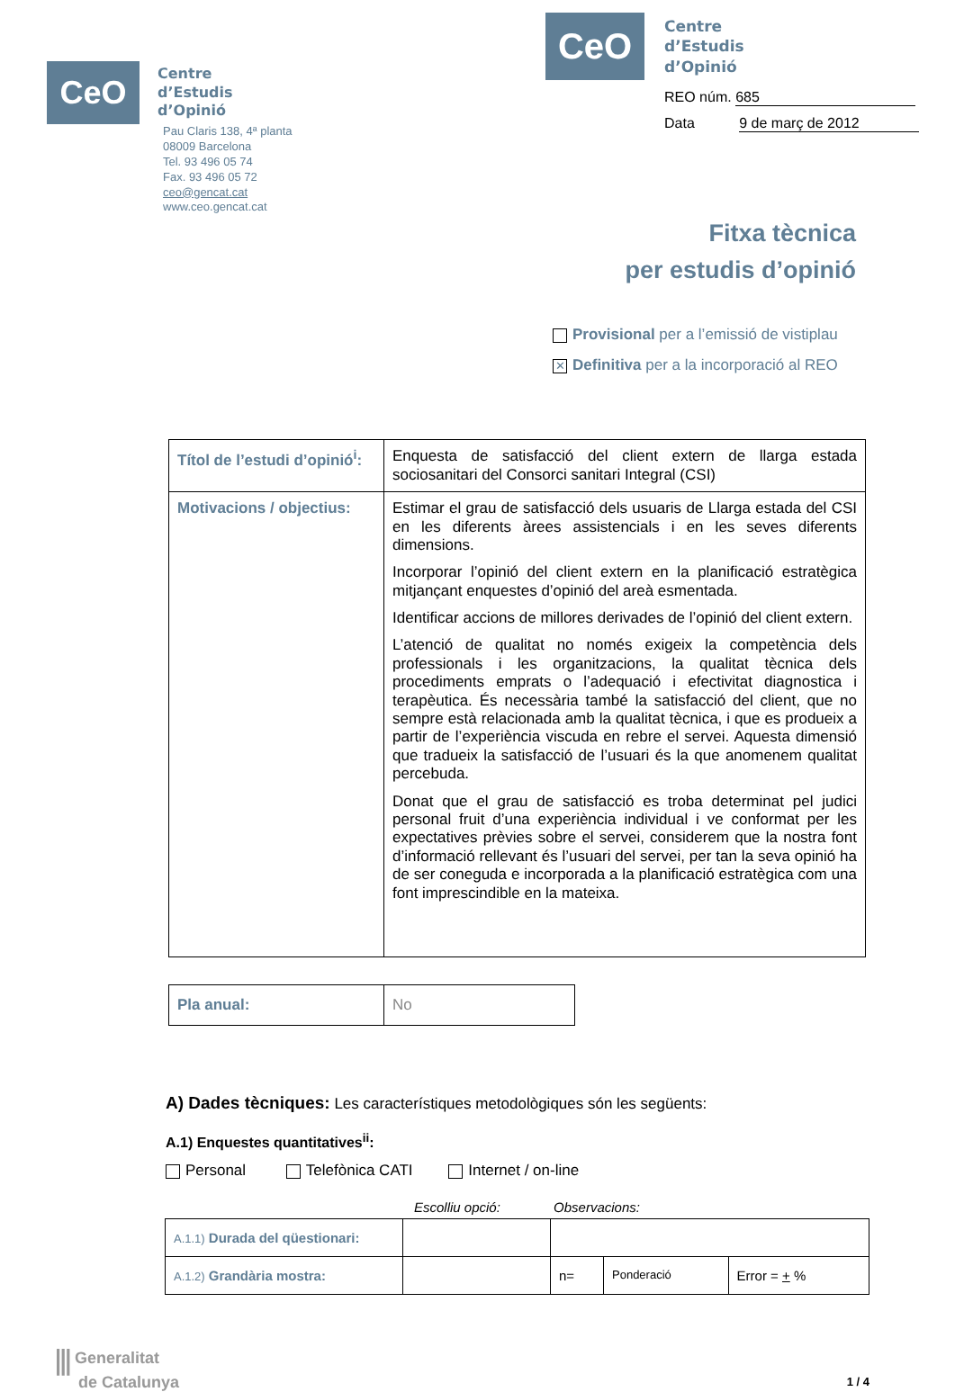CeO
Centre
d’Estudis
d’Opinió
Pau Claris 138, 4ª planta
08009 Barcelona
Tel. 93 496 05 74
Fax. 93 496 05 72
ceo@gencat.cat
www.ceo.gencat.cat
CeO
Centre
d’Estudis
d’Opinió
REO núm. 685
Data 9 de març de 2012
Fitxa tècnica
per estudis d’opinió
Provisional per a l’emissió de vistiplau
✕ Definitiva per a la incorporació al REO
| Títol de l’estudi d’opinió<sup>i</sup>: | Enquesta de satisfacció del client extern de llarga estada sociosanitari del Consorci sanitari Integral (CSI) |
| Motivacions / objectius: | Estimar el grau de satisfacció dels usuaris de Llarga estada del CSI en les diferents àrees assistencials i en les seves diferents dimensions. Incorporar l’opinió del client extern en la planificació estratègica mitjançant enquestes d’opinió del areà esmentada. Identificar accions de millores derivades de l’opinió del client extern. L’atenció de qualitat no només exigeix la competència dels professionals i les organitzacions, la qualitat tècnica dels procediments emprats o l’adequació i efectivitat diagnostica i terapèutica. És necessària també la satisfacció del client, que no sempre està relacionada amb la qualitat tècnica, i que es produeix a partir de l’experiència viscuda en rebre el servei. Aquesta dimensió que tradueix la satisfacció de l’usuari és la que anomenem qualitat percebuda. Donat que el grau de satisfacció es troba determinat pel judici personal fruit d’una experiència individual i ve conformat per les expectatives prèvies sobre el servei, considerem que la nostra font d’informació rellevant és l’usuari del servei, per tan la seva opinió ha de ser coneguda e incorporada a la planificació estratègica com una font imprescindible en la mateixa. |
| Pla anual: | No |
A) Dades tècniques: Les característiques metodològiques són les següents:
A.1) Enquestes quantitatives<sup>ii</sup>:
Personal Telefònica CATI Internet / on-line
Escolliu opció: Observacions:
| A.1.1) Durada del qüestionari: | | | | |
| A.1.2) Grandària mostra: | | n= | Ponderació | Error = + % |
⫼ Generalitat
de Catalunya
1 / 4